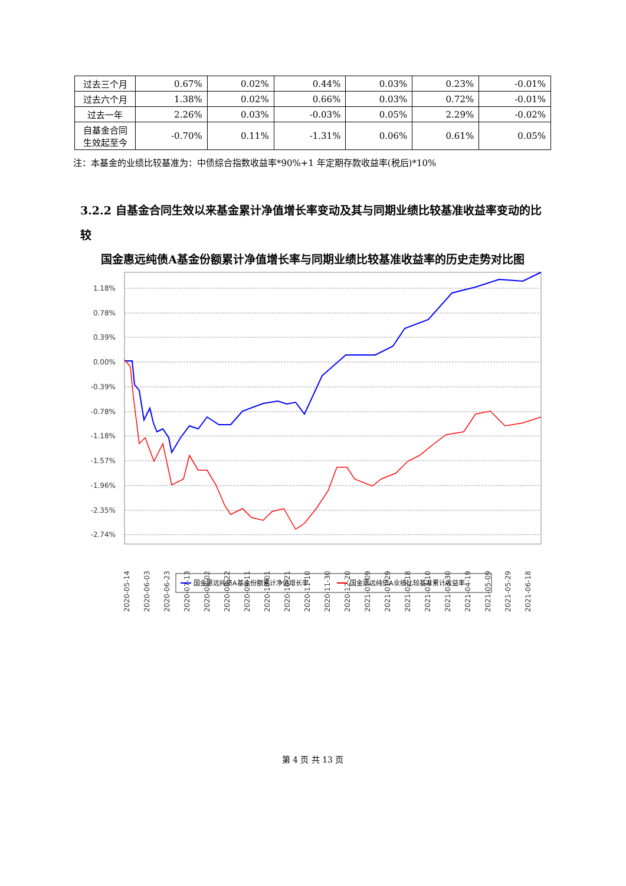| 过去三个月 | 0.67% | 0.02% | 0.44% | 0.03% | 0.23% | -0.01% |
| 过去六个月 | 1.38% | 0.02% | 0.66% | 0.03% | 0.72% | -0.01% |
| 过去一年 | 2.26% | 0.03% | -0.03% | 0.05% | 2.29% | -0.02% |
| 自基金合同生效起至今 | -0.70% | 0.11% | -1.31% | 0.06% | 0.61% | 0.05% |
注：本基金的业绩比较基准为：中债综合指数收益率*90%+1 年定期存款收益率(税后)*10%
3.2.2 自基金合同生效以来基金累计净值增长率变动及其与同期业绩比较基准收益率变动的比较
国金惠远纯债A基金份额累计净值增长率与同期业绩比较基准收益率的历史走势对比图
1.18%
0.78%
0.39%
0.00%
-0.39%
-0.78%
-1.18%
-1.57%
-1.96%
-2.35%
-2.74%
2020-05-14
2020-06-03
2020-06-23
2020-07-13
2020-08-02
2020-08-22
2020-09-11
2020-10-01
2020-10-21
2020-11-10
2020-11-30
2020-12-20
2021-01-09
2021-01-29
2021-02-18
2021-03-10
2021-03-30
2021-04-19
2021-05-09
2021-05-29
2021-06-18
国金惠远纯债A基金份额累计净值增长率
国金惠远纯债A业绩比较基准累计收益率
第 4 页 共 13 页